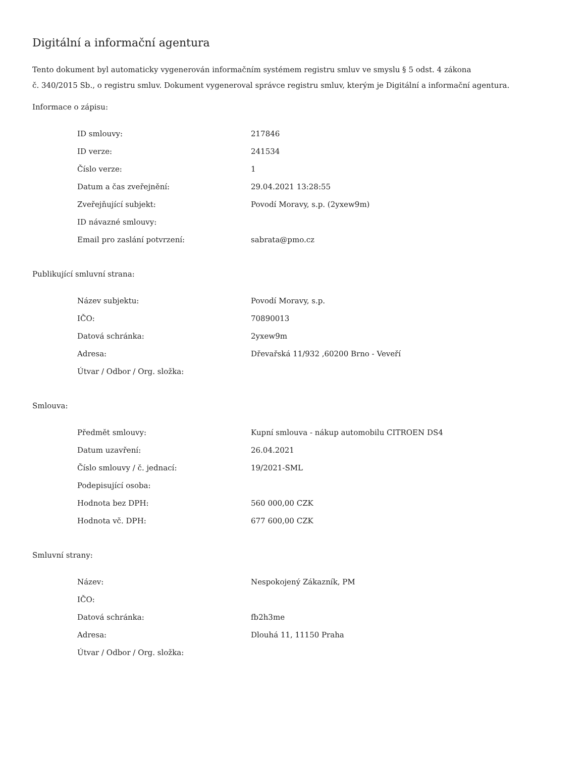Digitální a informační agentura
Tento dokument byl automaticky vygenerován informačním systémem registru smluv ve smyslu § 5 odst. 4 zákona
č. 340/2015 Sb., o registru smluv. Dokument vygeneroval správce registru smluv, kterým je Digitální a informační agentura.
Informace o zápisu:
| ID smlouvy: | 217846 |
| ID verze: | 241534 |
| Číslo verze: | 1 |
| Datum a čas zveřejnění: | 29.04.2021 13:28:55 |
| Zveřejňující subjekt: | Povodí Moravy, s.p. (2yxew9m) |
| ID návazné smlouvy: | |
| Email pro zaslání potvrzení: | sabrata@pmo.cz |
Publikující smluvní strana:
| Název subjektu: | Povodí Moravy, s.p. |
| IČO: | 70890013 |
| Datová schránka: | 2yxew9m |
| Adresa: | Dřevařská 11/932 ,60200 Brno - Veveří |
| Útvar / Odbor / Org. složka: | |
Smlouva:
| Předmět smlouvy: | Kupní smlouva - nákup automobilu CITROEN DS4 |
| Datum uzavření: | 26.04.2021 |
| Číslo smlouvy / č. jednací: | 19/2021-SML |
| Podepisující osoba: | |
| Hodnota bez DPH: | 560 000,00 CZK |
| Hodnota vč. DPH: | 677 600,00 CZK |
Smluvní strany:
| Název: | Nespokojený Zákazník, PM |
| IČO: | |
| Datová schránka: | fb2h3me |
| Adresa: | Dlouhá 11, 11150 Praha |
| Útvar / Odbor / Org. složka: | |